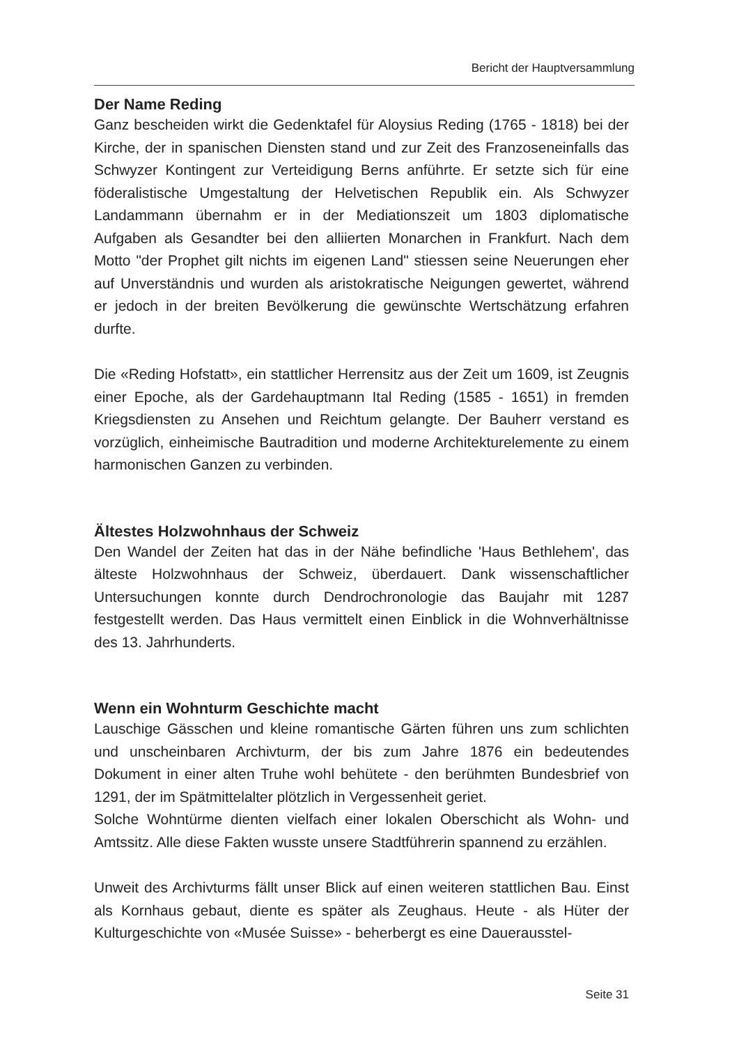Bericht der Hauptversammlung
Der Name Reding
Ganz bescheiden wirkt die Gedenktafel für Aloysius Reding (1765 - 1818) bei der Kirche, der in spanischen Diensten stand und zur Zeit des Franzoseneinfalls das Schwyzer Kontingent zur Verteidigung Berns anführte. Er setzte sich für eine föderalistische Umgestaltung der Helvetischen Republik ein. Als Schwyzer Landammann übernahm er in der Mediationszeit um 1803 diplomatische Aufgaben als Gesandter bei den alliierten Monarchen in Frankfurt. Nach dem Motto "der Prophet gilt nichts im eigenen Land" stiessen seine Neuerungen eher auf Unverständnis und wurden als aristokratische Neigungen gewertet, während er jedoch in der breiten Bevölkerung die gewünschte Wertschätzung erfahren durfte.
Die «Reding Hofstatt», ein stattlicher Herrensitz aus der Zeit um 1609, ist Zeugnis einer Epoche, als der Gardehauptmann Ital Reding (1585 - 1651) in fremden Kriegsdiensten zu Ansehen und Reichtum gelangte. Der Bauherr verstand es vorzüglich, einheimische Bautradition und moderne Architekturelemente zu einem harmonischen Ganzen zu verbinden.
Ältestes Holzwohnhaus der Schweiz
Den Wandel der Zeiten hat das in der Nähe befindliche 'Haus Bethlehem', das älteste Holzwohnhaus der Schweiz, überdauert. Dank wissenschaftlicher Untersuchungen konnte durch Dendrochronologie das Baujahr mit 1287 festgestellt werden. Das Haus vermittelt einen Einblick in die Wohnverhältnisse des 13. Jahrhunderts.
Wenn ein Wohnturm Geschichte macht
Lauschige Gässchen und kleine romantische Gärten führen uns zum schlichten und unscheinbaren Archivturm, der bis zum Jahre 1876 ein bedeutendes Dokument in einer alten Truhe wohl behütete - den berühmten Bundesbrief von 1291, der im Spätmittelalter plötzlich in Vergessenheit geriet.
Solche Wohntürme dienten vielfach einer lokalen Oberschicht als Wohn- und Amtssitz. Alle diese Fakten wusste unsere Stadtführerin spannend zu erzählen.
Unweit des Archivturms fällt unser Blick auf einen weiteren stattlichen Bau. Einst als Kornhaus gebaut, diente es später als Zeughaus. Heute - als Hüter der Kulturgeschichte von «Musée Suisse» - beherbergt es eine Dauerausstel-
Seite 31